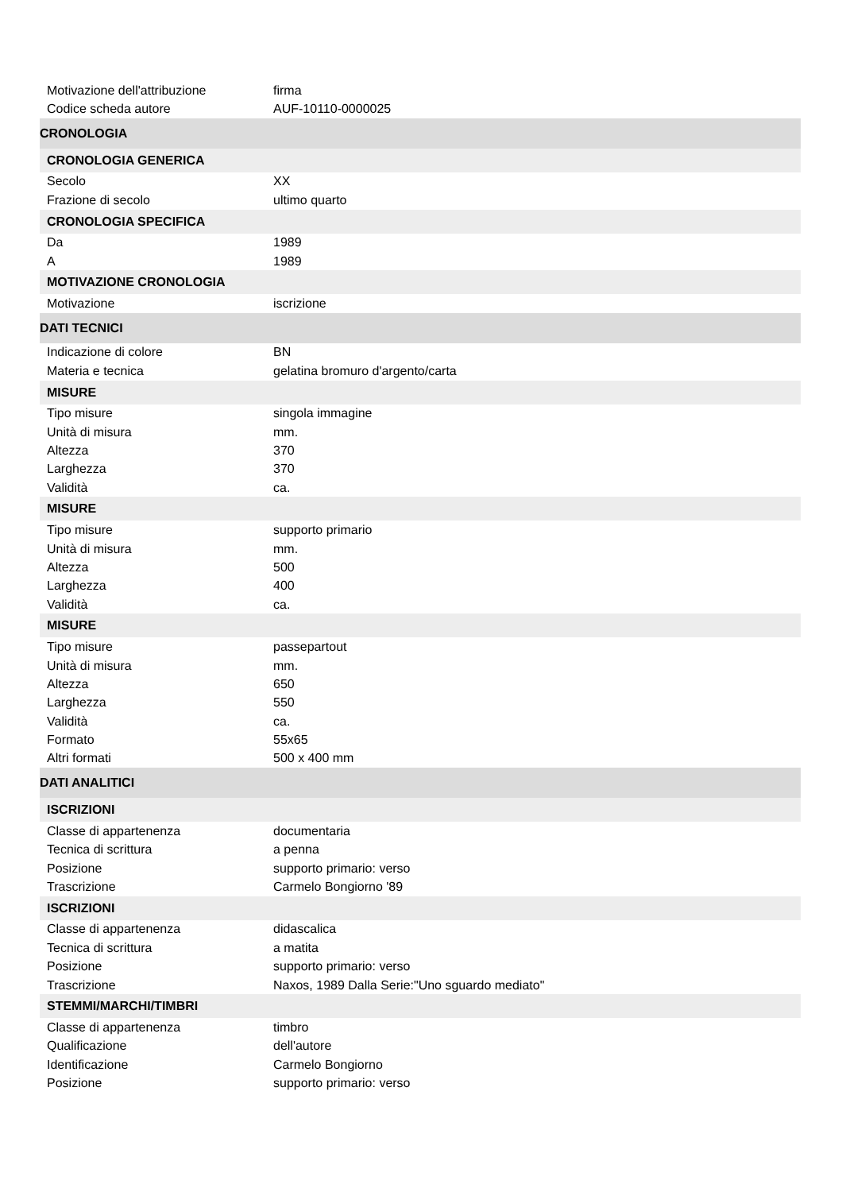| Motivazione dell'attribuzione | firma |
| Codice scheda autore | AUF-10110-0000025 |
| CRONOLOGIA | |
| CRONOLOGIA GENERICA | |
| Secolo | XX |
| Frazione di secolo | ultimo quarto |
| CRONOLOGIA SPECIFICA | |
| Da | 1989 |
| A | 1989 |
| MOTIVAZIONE CRONOLOGIA | |
| Motivazione | iscrizione |
| DATI TECNICI | |
| Indicazione di colore | BN |
| Materia e tecnica | gelatina bromuro d'argento/carta |
| MISURE | |
| Tipo misure | singola immagine |
| Unità di misura | mm. |
| Altezza | 370 |
| Larghezza | 370 |
| Validità | ca. |
| MISURE | |
| Tipo misure | supporto primario |
| Unità di misura | mm. |
| Altezza | 500 |
| Larghezza | 400 |
| Validità | ca. |
| MISURE | |
| Tipo misure | passepartout |
| Unità di misura | mm. |
| Altezza | 650 |
| Larghezza | 550 |
| Validità | ca. |
| Formato | 55x65 |
| Altri formati | 500 x 400 mm |
| DATI ANALITICI | |
| ISCRIZIONI | |
| Classe di appartenenza | documentaria |
| Tecnica di scrittura | a penna |
| Posizione | supporto primario: verso |
| Trascrizione | Carmelo Bongiorno '89 |
| ISCRIZIONI | |
| Classe di appartenenza | didascalica |
| Tecnica di scrittura | a matita |
| Posizione | supporto primario: verso |
| Trascrizione | Naxos, 1989 Dalla Serie:"Uno sguardo mediato" |
| STEMMI/MARCHI/TIMBRI | |
| Classe di appartenenza | timbro |
| Qualificazione | dell'autore |
| Identificazione | Carmelo Bongiorno |
| Posizione | supporto primario: verso |